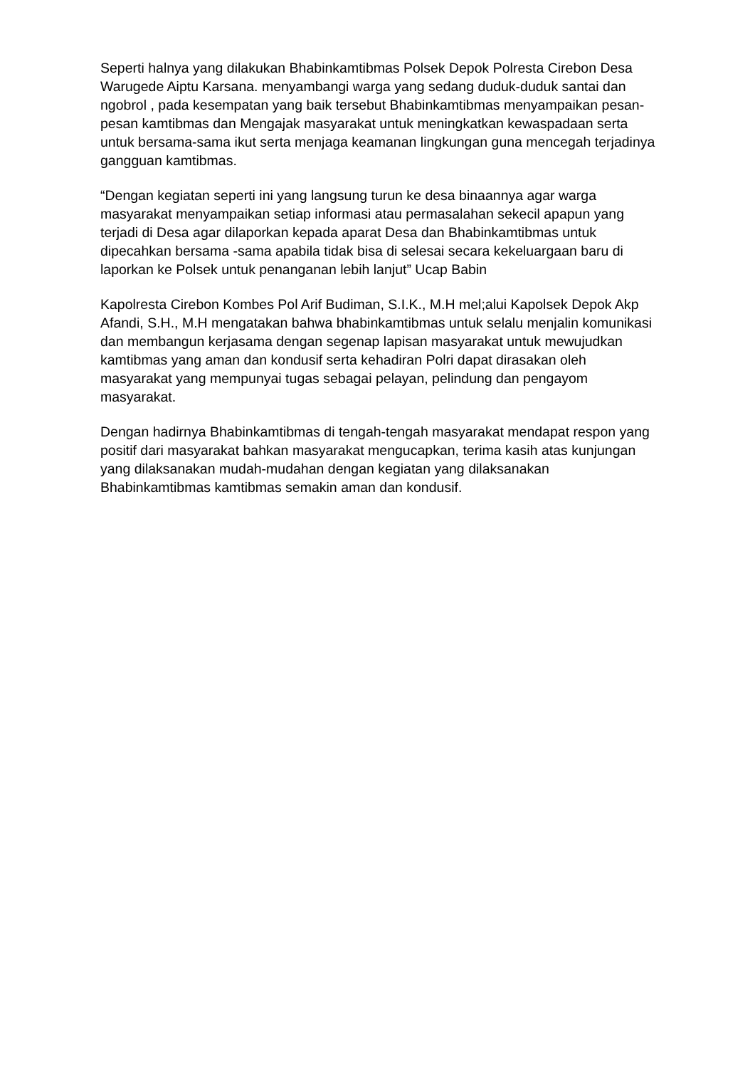Seperti halnya yang dilakukan Bhabinkamtibmas Polsek Depok Polresta Cirebon Desa Warugede Aiptu Karsana. menyambangi warga yang sedang duduk-duduk santai dan ngobrol , pada kesempatan yang baik tersebut Bhabinkamtibmas menyampaikan pesan-pesan kamtibmas dan Mengajak masyarakat untuk meningkatkan kewaspadaan serta untuk bersama-sama ikut serta menjaga keamanan lingkungan guna mencegah terjadinya gangguan kamtibmas.
“Dengan kegiatan seperti ini yang langsung turun ke desa binaannya agar warga masyarakat menyampaikan setiap informasi atau permasalahan sekecil apapun yang terjadi di Desa agar dilaporkan kepada aparat Desa dan Bhabinkamtibmas untuk dipecahkan bersama -sama apabila tidak bisa di selesai secara kekeluargaan baru di laporkan ke Polsek untuk penanganan lebih lanjut” Ucap Babin
Kapolresta Cirebon Kombes Pol Arif Budiman, S.I.K., M.H mel;alui Kapolsek Depok Akp Afandi, S.H., M.H mengatakan bahwa bhabinkamtibmas untuk selalu menjalin komunikasi dan membangun kerjasama dengan segenap lapisan masyarakat untuk mewujudkan kamtibmas yang aman dan kondusif serta kehadiran Polri dapat dirasakan oleh masyarakat yang mempunyai tugas sebagai pelayan, pelindung dan pengayom masyarakat.
Dengan hadirnya Bhabinkamtibmas di tengah-tengah masyarakat mendapat respon yang positif dari masyarakat bahkan masyarakat mengucapkan, terima kasih atas kunjungan yang dilaksanakan mudah-mudahan dengan kegiatan yang dilaksanakan Bhabinkamtibmas kamtibmas semakin aman dan kondusif.